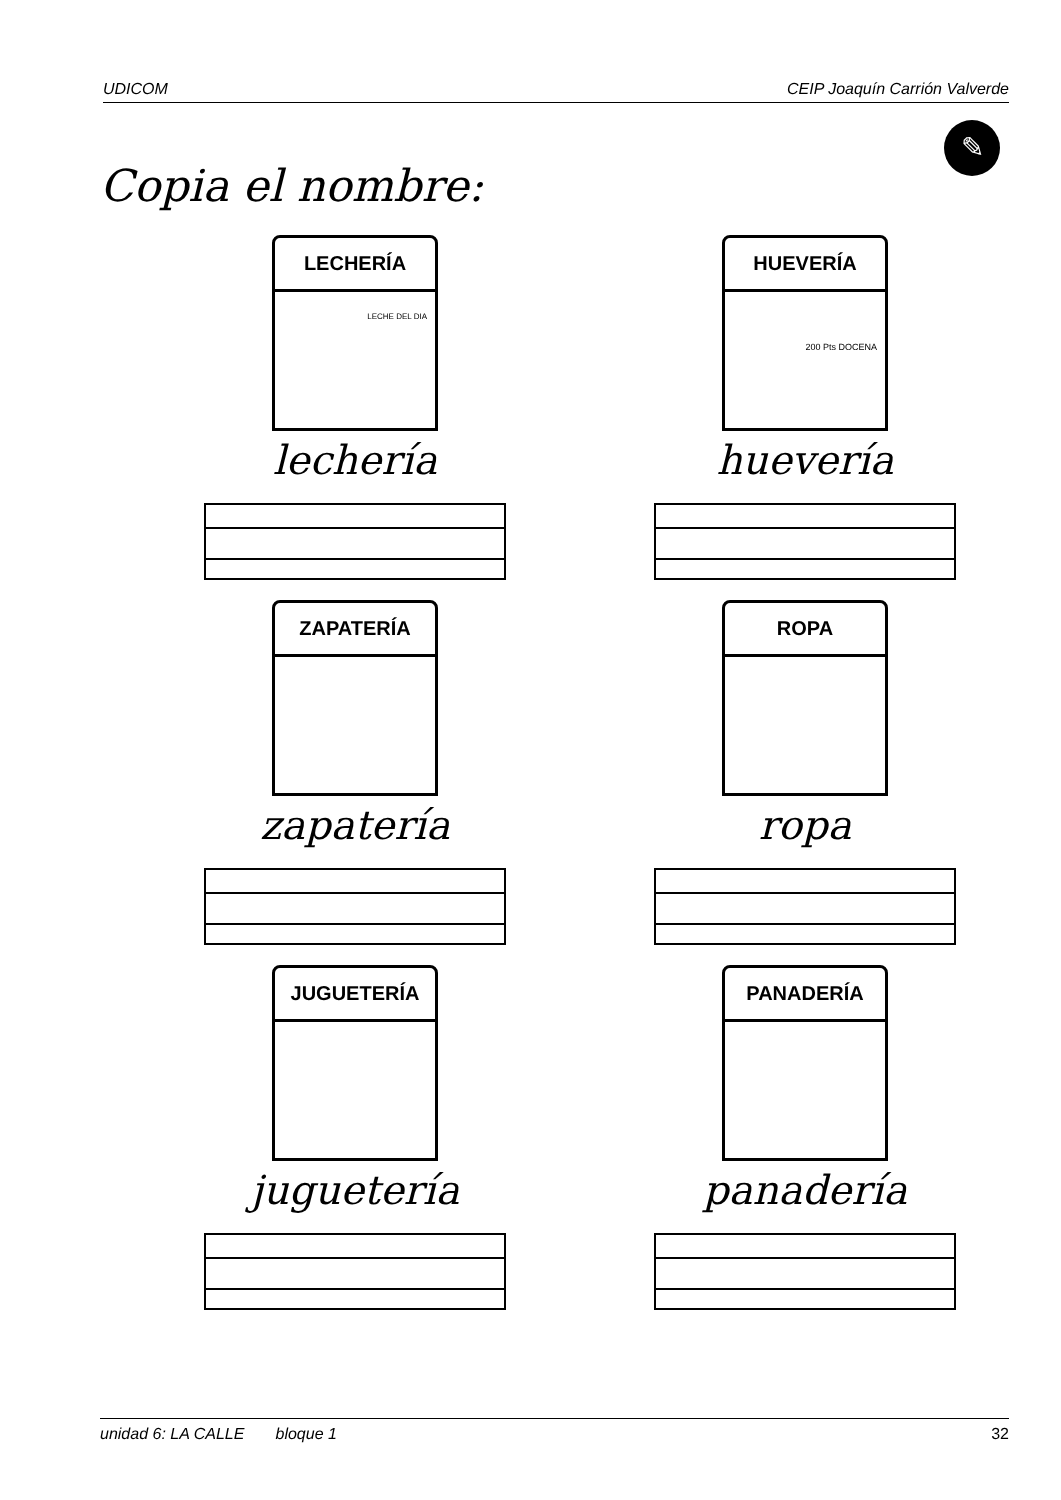UDICOM CEIP Joaquín Carrión Valverde
✎
Copia el nombre:
LECHERÍA
LECHE DEL DIA
lechería
HUEVERÍA
200 Pts DOCENA
huevería
ZAPATERÍA
zapatería
ROPA
ropa
JUGUETERÍA
juguetería
PANADERÍA
panadería
unidad 6: LA CALLE bloque 1 32